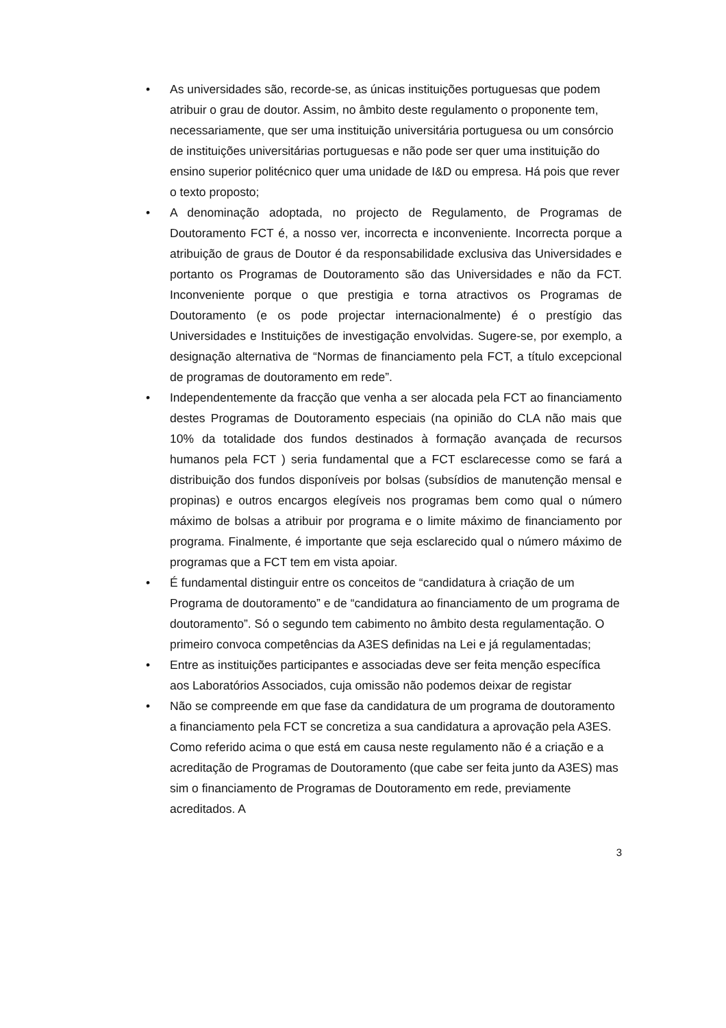• As universidades são, recorde-se, as únicas instituições portuguesas que podem atribuir o grau de doutor. Assim, no âmbito deste regulamento o proponente tem, necessariamente, que ser uma instituição universitária portuguesa ou um consórcio de instituições universitárias portuguesas e não pode ser quer uma instituição do ensino superior politécnico quer uma unidade de I&D ou empresa. Há pois que rever o texto proposto;
• A denominação adoptada, no projecto de Regulamento, de Programas de Doutoramento FCT é, a nosso ver, incorrecta e inconveniente. Incorrecta porque a atribuição de graus de Doutor é da responsabilidade exclusiva das Universidades e portanto os Programas de Doutoramento são das Universidades e não da FCT. Inconveniente porque o que prestigia e torna atractivos os Programas de Doutoramento (e os pode projectar internacionalmente) é o prestígio das Universidades e Instituições de investigação envolvidas. Sugere-se, por exemplo, a designação alternativa de “Normas de financiamento pela FCT, a título excepcional de programas de doutoramento em rede”.
• Independentemente da fracção que venha a ser alocada pela FCT ao financiamento destes Programas de Doutoramento especiais (na opinião do CLA não mais que 10% da totalidade dos fundos destinados à formação avançada de recursos humanos pela FCT ) seria fundamental que a FCT esclarecesse como se fará a distribuição dos fundos disponíveis por bolsas (subsídios de manutenção mensal e propinas) e outros encargos elegíveis nos programas bem como qual o número máximo de bolsas a atribuir por programa e o limite máximo de financiamento por programa. Finalmente, é importante que seja esclarecido qual o número máximo de programas que a FCT tem em vista apoiar.
• É fundamental distinguir entre os conceitos de “candidatura à criação de um Programa de doutoramento” e de “candidatura ao financiamento de um programa de doutoramento”. Só o segundo tem cabimento no âmbito desta regulamentação. O primeiro convoca competências da A3ES definidas na Lei e já regulamentadas;
• Entre as instituições participantes e associadas deve ser feita menção específica aos Laboratórios Associados, cuja omissão não podemos deixar de registar
• Não se compreende em que fase da candidatura de um programa de doutoramento a financiamento pela FCT se concretiza a sua candidatura a aprovação pela A3ES. Como referido acima o que está em causa neste regulamento não é a criação e a acreditação de Programas de Doutoramento (que cabe ser feita junto da A3ES) mas sim o financiamento de Programas de Doutoramento em rede, previamente acreditados. A
3